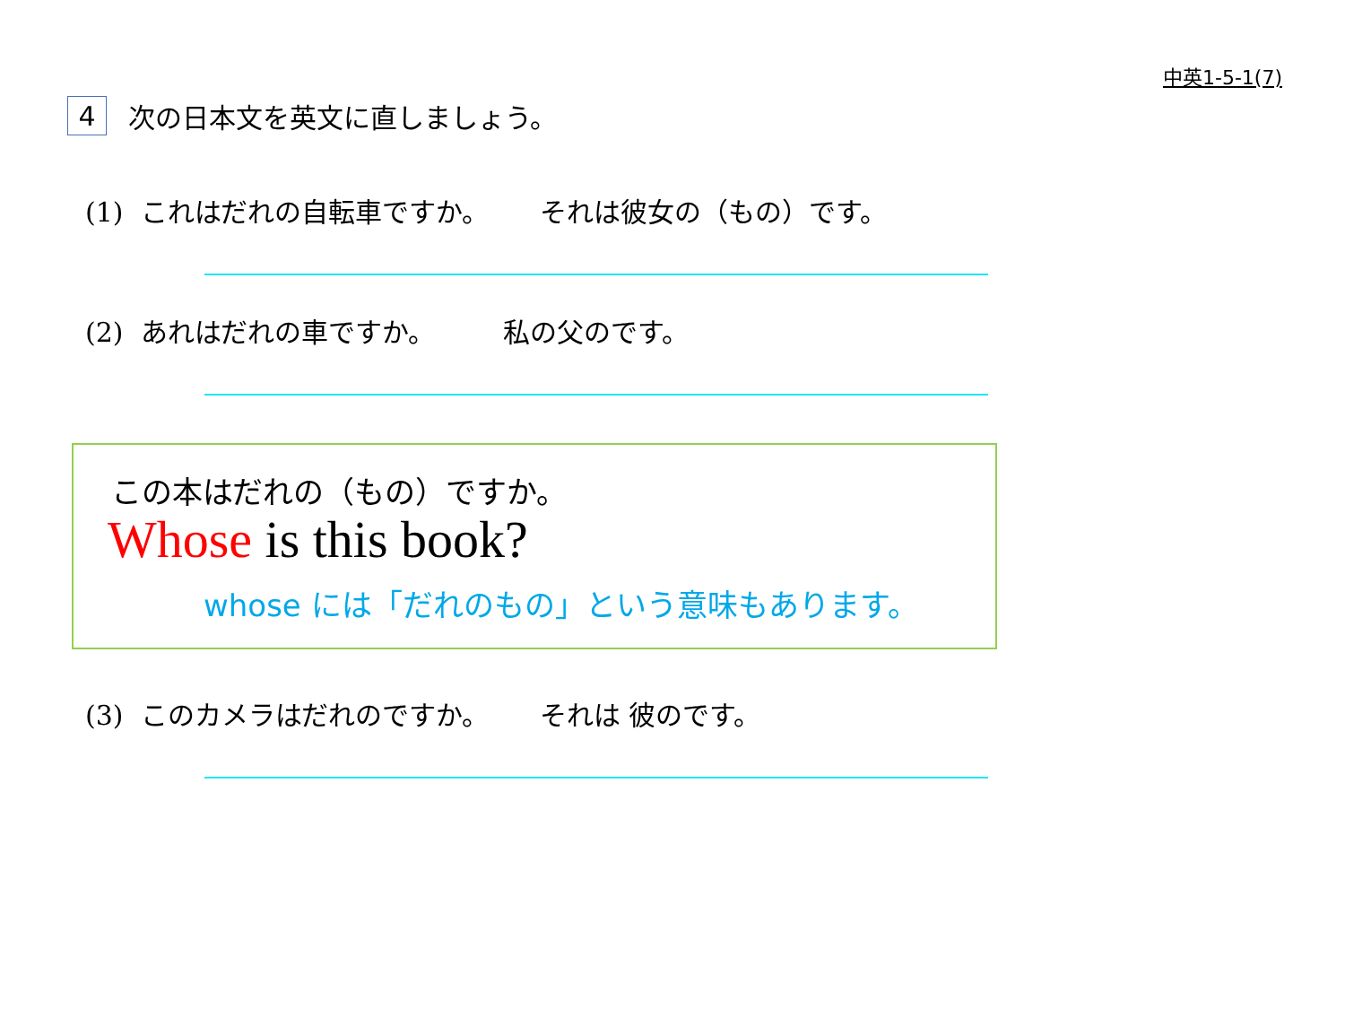中英1-5-1(7)
4 次の日本文を英文に直しましょう。
(1) これはだれの自転車ですか。 それは彼女の（もの）です。
(2) あれはだれの車ですか。 私の父のです。
この本はだれの（もの）ですか。
Whose is this book?
whose には「だれのもの」という意味もあります。
(3) このカメラはだれのですか。 それは 彼のです。